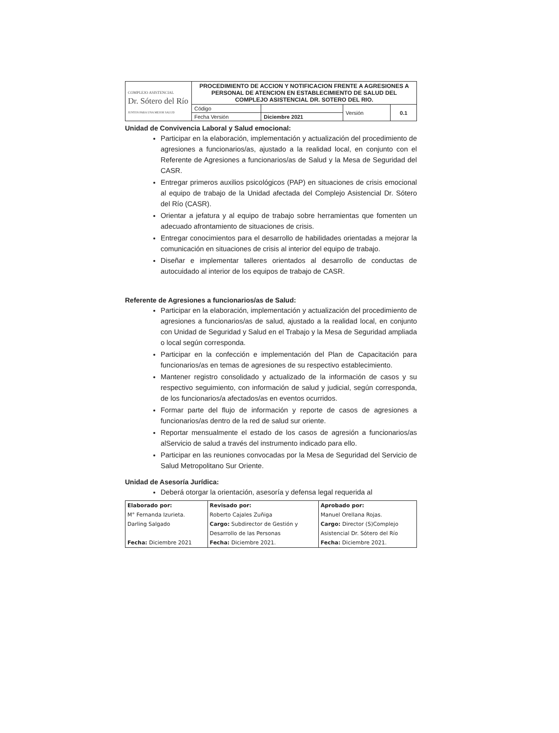| COMPLEJO ASISTENCIAL Dr. Sótero del Río JUNTOS PARA UNA MEJOR SALUD | PROCEDIMIENTO DE ACCION Y NOTIFICACION FRENTE A AGRESIONES A PERSONAL DE ATENCION EN ESTABLECIMIENTO DE SALUD DEL COMPLEJO ASISTENCIAL DR. SOTERO DEL RIO. | | | |
| | Código | | Versión | 0.1 |
| | Fecha Versión | Diciembre 2021 | | |
Unidad de Convivencia Laboral y Salud emocional:
Participar en la elaboración, implementación y actualización del procedimiento de agresiones a funcionarios/as, ajustado a la realidad local, en conjunto con el Referente de Agresiones a funcionarios/as de Salud y la Mesa de Seguridad del CASR.
Entregar primeros auxilios psicológicos (PAP) en situaciones de crisis emocional al equipo de trabajo de la Unidad afectada del Complejo Asistencial Dr. Sótero del Río (CASR).
Orientar a jefatura y al equipo de trabajo sobre herramientas que fomenten un adecuado afrontamiento de situaciones de crisis.
Entregar conocimientos para el desarrollo de habilidades orientadas a mejorar la comunicación en situaciones de crisis al interior del equipo de trabajo.
Diseñar e implementar talleres orientados al desarrollo de conductas de autocuidado al interior de los equipos de trabajo de CASR.
Referente de Agresiones a funcionarios/as de Salud:
Participar en la elaboración, implementación y actualización del procedimiento de agresiones a funcionarios/as de salud, ajustado a la realidad local, en conjunto con Unidad de Seguridad y Salud en el Trabajo y la Mesa de Seguridad ampliada o local según corresponda.
Participar en la confección e implementación del Plan de Capacitación para funcionarios/as en temas de agresiones de su respectivo establecimiento.
Mantener registro consolidado y actualizado de la información de casos y su respectivo seguimiento, con información de salud y judicial, según corresponda, de los funcionarios/a afectados/as en eventos ocurridos.
Formar parte del flujo de información y reporte de casos de agresiones a funcionarios/as dentro de la red de salud sur oriente.
Reportar mensualmente el estado de los casos de agresión a funcionarios/as alServicio de salud a través del instrumento indicado para ello.
Participar en las reuniones convocadas por la Mesa de Seguridad del Servicio de Salud Metropolitano Sur Oriente.
Unidad de Asesoría Jurídica:
Deberá otorgar la orientación, asesoría y defensa legal requerida al
| Elaborado por: | Revisado por: | Aprobado por: |
| M° Fernanda Izurieta. | Roberto Cajales Zuñiga | Manuel Orellana Rojas. |
| Darling Salgado | Cargo: Subdirector de Gestión y | Cargo: Director (S)Complejo |
| | Desarrollo de las Personas | Asistencial Dr. Sótero del Río |
| Fecha: Diciembre 2021 | Fecha: Diciembre 2021. | Fecha: Diciembre 2021. |